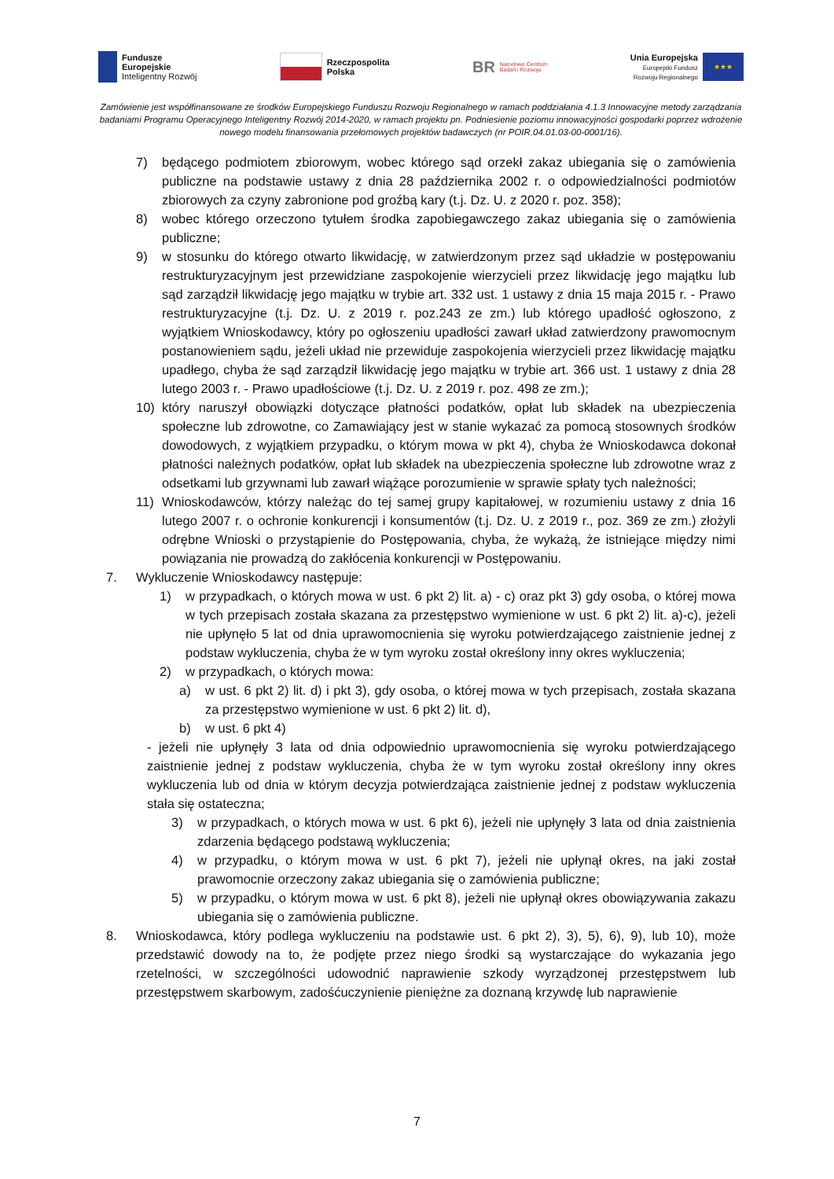Fundusze
Europejskie
Inteligentny Rozwój
Rzeczpospolita
Polska
BR
Narodowe Centrum
Badań i Rozwoju
Unia Europejska
Europejski Fundusz
Rozwoju Regionalnego
★★★
Zamówienie jest współfinansowane ze środków Europejskiego Funduszu Rozwoju Regionalnego w ramach poddziałania 4.1.3 Innowacyjne metody zarządzania badaniami Programu Operacyjnego Inteligentny Rozwój 2014-2020, w ramach projektu pn. Podniesienie poziomu innowacyjności gospodarki poprzez wdrożenie nowego modelu finansowania przełomowych projektów badawczych (nr POIR.04.01.03-00-0001/16).
7) będącego podmiotem zbiorowym, wobec którego sąd orzekł zakaz ubiegania się o zamówienia publiczne na podstawie ustawy z dnia 28 października 2002 r. o odpowiedzialności podmiotów zbiorowych za czyny zabronione pod groźbą kary (t.j. Dz. U. z 2020 r. poz. 358);
8) wobec którego orzeczono tytułem środka zapobiegawczego zakaz ubiegania się o zamówienia publiczne;
9) w stosunku do którego otwarto likwidację, w zatwierdzonym przez sąd układzie w postępowaniu restrukturyzacyjnym jest przewidziane zaspokojenie wierzycieli przez likwidację jego majątku lub sąd zarządził likwidację jego majątku w trybie art. 332 ust. 1 ustawy z dnia 15 maja 2015 r. - Prawo restrukturyzacyjne (t.j. Dz. U. z 2019 r. poz.243 ze zm.) lub którego upadłość ogłoszono, z wyjątkiem Wnioskodawcy, który po ogłoszeniu upadłości zawarł układ zatwierdzony prawomocnym postanowieniem sądu, jeżeli układ nie przewiduje zaspokojenia wierzycieli przez likwidację majątku upadłego, chyba że sąd zarządził likwidację jego majątku w trybie art. 366 ust. 1 ustawy z dnia 28 lutego 2003 r. - Prawo upadłościowe (t.j. Dz. U. z 2019 r. poz. 498 ze zm.);
10) który naruszył obowiązki dotyczące płatności podatków, opłat lub składek na ubezpieczenia społeczne lub zdrowotne, co Zamawiający jest w stanie wykazać za pomocą stosownych środków dowodowych, z wyjątkiem przypadku, o którym mowa w pkt 4), chyba że Wnioskodawca dokonał płatności należnych podatków, opłat lub składek na ubezpieczenia społeczne lub zdrowotne wraz z odsetkami lub grzywnami lub zawarł wiążące porozumienie w sprawie spłaty tych należności;
11) Wnioskodawców, którzy należąc do tej samej grupy kapitałowej, w rozumieniu ustawy z dnia 16 lutego 2007 r. o ochronie konkurencji i konsumentów (t.j. Dz. U. z 2019 r., poz. 369 ze zm.) złożyli odrębne Wnioski o przystąpienie do Postępowania, chyba, że wykażą, że istniejące między nimi powiązania nie prowadzą do zakłócenia konkurencji w Postępowaniu.
7. Wykluczenie Wnioskodawcy następuje:
1) w przypadkach, o których mowa w ust. 6 pkt 2) lit. a) - c) oraz pkt 3) gdy osoba, o której mowa w tych przepisach została skazana za przestępstwo wymienione w ust. 6 pkt 2) lit. a)-c), jeżeli nie upłynęło 5 lat od dnia uprawomocnienia się wyroku potwierdzającego zaistnienie jednej z podstaw wykluczenia, chyba że w tym wyroku został określony inny okres wykluczenia;
2) w przypadkach, o których mowa:
a) w ust. 6 pkt 2) lit. d) i pkt 3), gdy osoba, o której mowa w tych przepisach, została skazana za przestępstwo wymienione w ust. 6 pkt 2) lit. d),
b) w ust. 6 pkt 4)
- jeżeli nie upłynęły 3 lata od dnia odpowiednio uprawomocnienia się wyroku potwierdzającego zaistnienie jednej z podstaw wykluczenia, chyba że w tym wyroku został określony inny okres wykluczenia lub od dnia w którym decyzja potwierdzająca zaistnienie jednej z podstaw wykluczenia stała się ostateczna;
3) w przypadkach, o których mowa w ust. 6 pkt 6), jeżeli nie upłynęły 3 lata od dnia zaistnienia zdarzenia będącego podstawą wykluczenia;
4) w przypadku, o którym mowa w ust. 6 pkt 7), jeżeli nie upłynął okres, na jaki został prawomocnie orzeczony zakaz ubiegania się o zamówienia publiczne;
5) w przypadku, o którym mowa w ust. 6 pkt 8), jeżeli nie upłynął okres obowiązywania zakazu ubiegania się o zamówienia publiczne.
8. Wnioskodawca, który podlega wykluczeniu na podstawie ust. 6 pkt 2), 3), 5), 6), 9), lub 10), może przedstawić dowody na to, że podjęte przez niego środki są wystarczające do wykazania jego rzetelności, w szczególności udowodnić naprawienie szkody wyrządzonej przestępstwem lub przestępstwem skarbowym, zadośćuczynienie pieniężne za doznaną krzywdę lub naprawienie
7